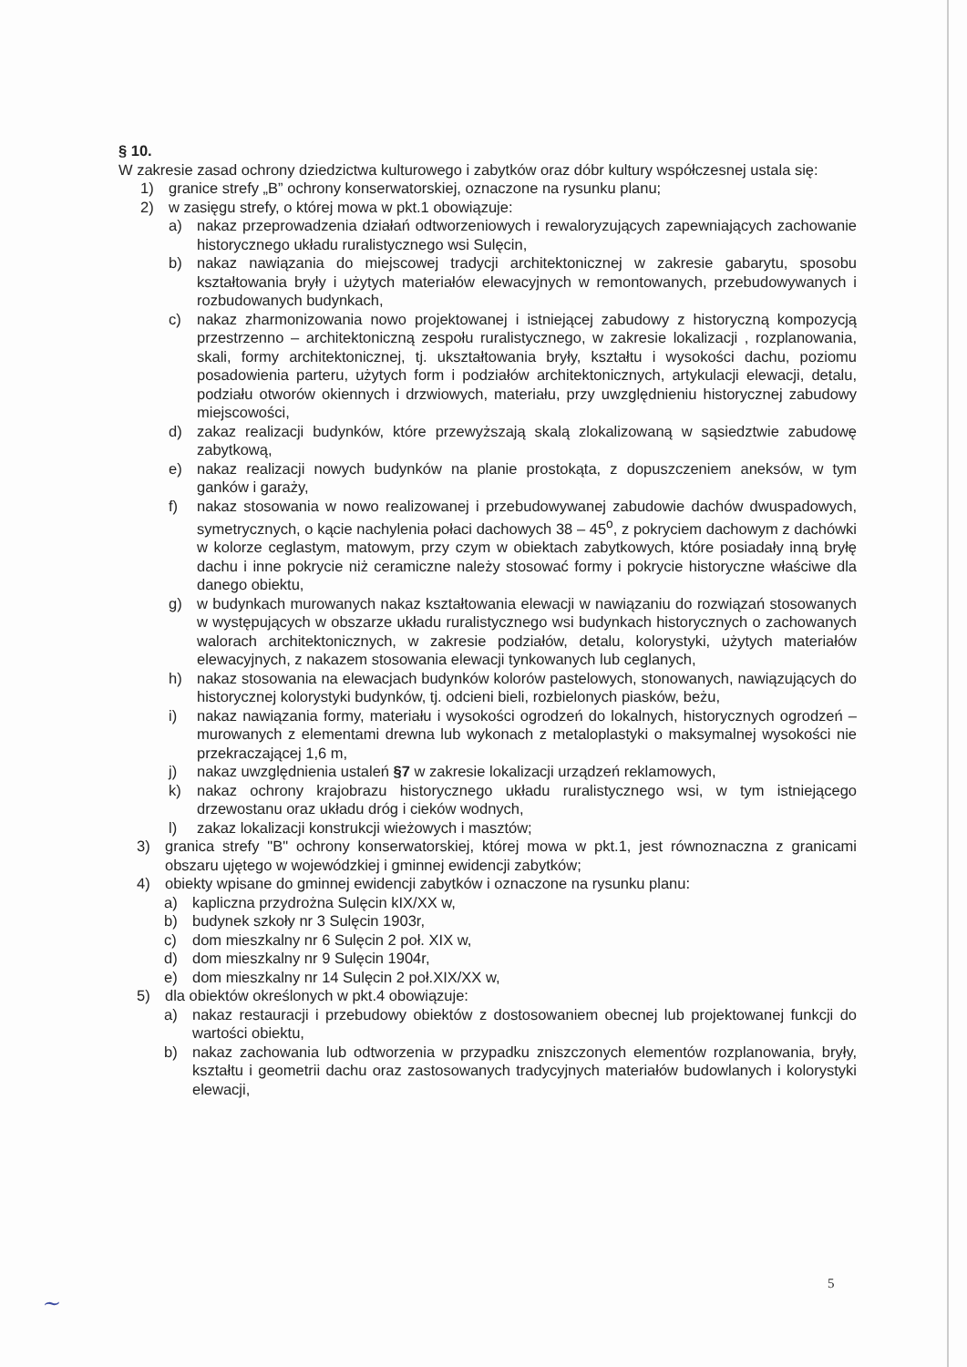§ 10.
W zakresie zasad ochrony dziedzictwa kulturowego i zabytków oraz dóbr kultury współczesnej ustala się:
1) granice strefy „B” ochrony konserwatorskiej, oznaczone na rysunku planu;
2) w zasięgu strefy, o której mowa w pkt.1 obowiązuje:
a) nakaz przeprowadzenia działań odtworzeniowych i rewaloryzujących zapewniających zachowanie historycznego układu ruralistycznego wsi Sulęcin,
b) nakaz nawiązania do miejscowej tradycji architektonicznej w zakresie gabarytu, sposobu kształtowania bryły i użytych materiałów elewacyjnych w remontowanych, przebudowywanych i rozbudowanych budynkach,
c) nakaz zharmonizowania nowo projektowanej i istniejącej zabudowy z historyczną kompozycją przestrzenno – architektoniczną zespołu ruralistycznego, w zakresie lokalizacji , rozplanowania, skali, formy architektonicznej, tj. ukształtowania bryły, kształtu i wysokości dachu, poziomu posadowienia parteru, użytych form i podziałów architektonicznych, artykulacji elewacji, detalu, podziału otworów okiennych i drzwiowych, materiału, przy uwzględnieniu historycznej zabudowy miejscowości,
d) zakaz realizacji budynków, które przewyższają skalą zlokalizowaną w sąsiedztwie zabudowę zabytkową,
e) nakaz realizacji nowych budynków na planie prostokąta, z dopuszczeniem aneksów, w tym ganków i garaży,
f) nakaz stosowania w nowo realizowanej i przebudowywanej zabudowie dachów dwuspadowych, symetrycznych, o kącie nachylenia połaci dachowych 38 – 45<sup>o</sup>, z pokryciem dachowym z dachówki w kolorze ceglastym, matowym, przy czym w obiektach zabytkowych, które posiadały inną bryłę dachu i inne pokrycie niż ceramiczne należy stosować formy i pokrycie historyczne właściwe dla danego obiektu,
g) w budynkach murowanych nakaz kształtowania elewacji w nawiązaniu do rozwiązań stosowanych w występujących w obszarze układu ruralistycznego wsi budynkach historycznych o zachowanych walorach architektonicznych, w zakresie podziałów, detalu, kolorystyki, użytych materiałów elewacyjnych, z nakazem stosowania elewacji tynkowanych lub ceglanych,
h) nakaz stosowania na elewacjach budynków kolorów pastelowych, stonowanych, nawiązujących do historycznej kolorystyki budynków, tj. odcieni bieli, rozbielonych piasków, beżu,
i) nakaz nawiązania formy, materiału i wysokości ogrodzeń do lokalnych, historycznych ogrodzeń – murowanych z elementami drewna lub wykonach z metaloplastyki o maksymalnej wysokości nie przekraczającej 1,6 m,
j) nakaz uwzględnienia ustaleń §7 w zakresie lokalizacji urządzeń reklamowych,
k) nakaz ochrony krajobrazu historycznego układu ruralistycznego wsi, w tym istniejącego drzewostanu oraz układu dróg i cieków wodnych,
l) zakaz lokalizacji konstrukcji wieżowych i masztów;
3) granica strefy "B" ochrony konserwatorskiej, której mowa w pkt.1, jest równoznaczna z granicami obszaru ujętego w wojewódzkiej i gminnej ewidencji zabytków;
4) obiekty wpisane do gminnej ewidencji zabytków i oznaczone na rysunku planu:
a) kapliczna przydrożna Sulęcin kIX/XX w,
b) budynek szkoły nr 3 Sulęcin 1903r,
c) dom mieszkalny nr 6 Sulęcin 2 poł. XIX w,
d) dom mieszkalny nr 9 Sulęcin 1904r,
e) dom mieszkalny nr 14 Sulęcin 2 poł.XIX/XX w,
5) dla obiektów określonych w pkt.4 obowiązuje:
a) nakaz restauracji i przebudowy obiektów z dostosowaniem obecnej lub projektowanej funkcji do wartości obiektu,
b) nakaz zachowania lub odtworzenia w przypadku zniszczonych elementów rozplanowania, bryły, kształtu i geometrii dachu oraz zastosowanych tradycyjnych materiałów budowlanych i kolorystyki elewacji,
5
~